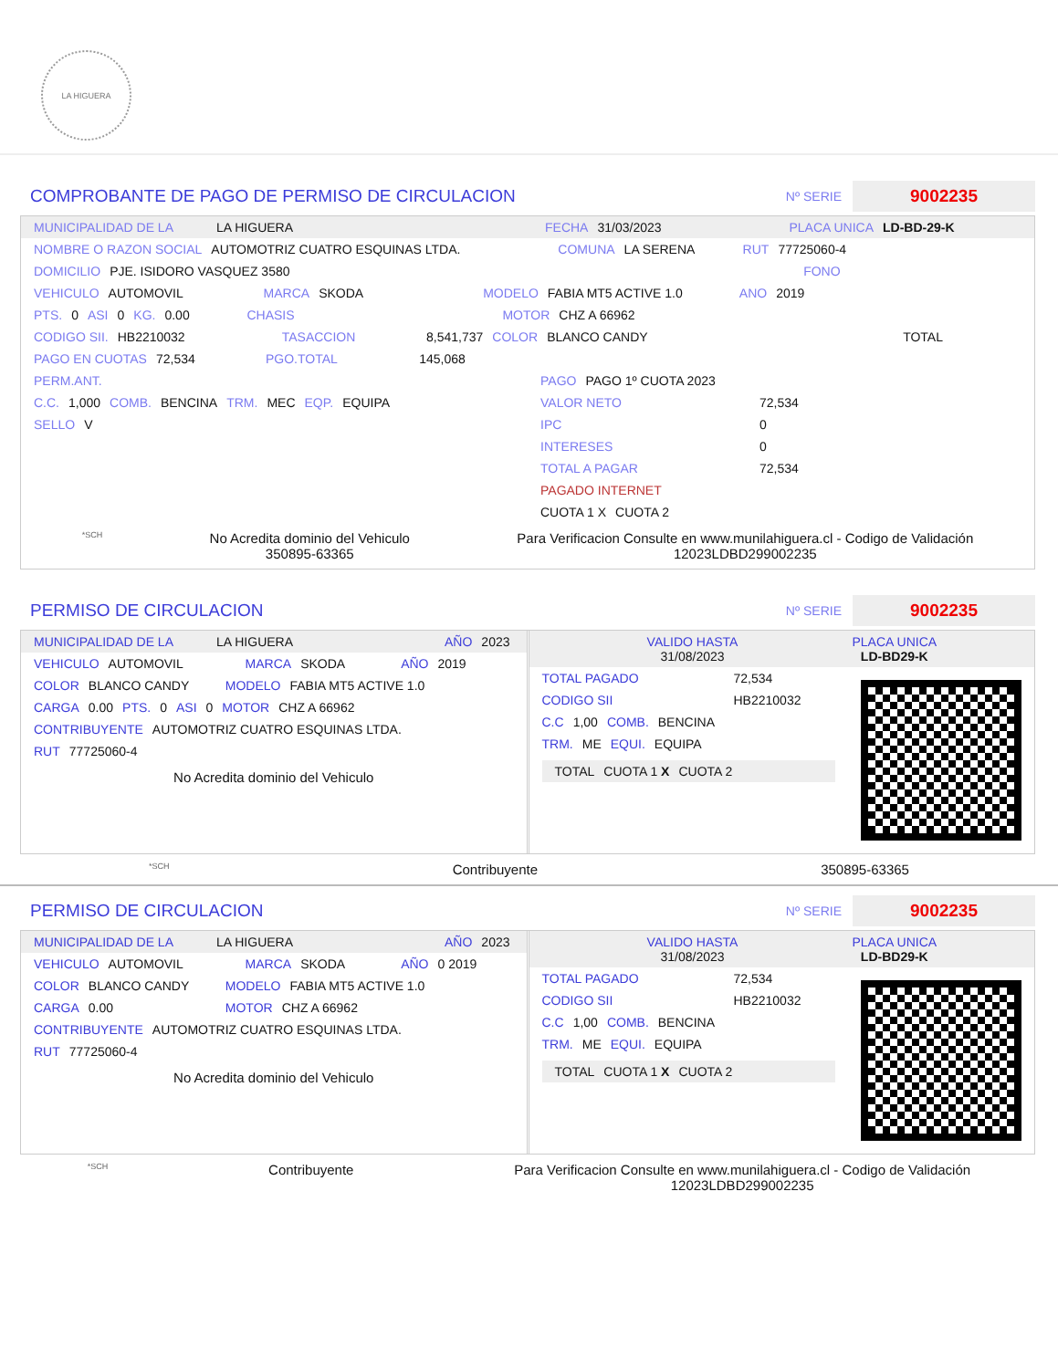LA HIGUERA
COMPROBANTE DE PAGO DE PERMISO DE CIRCULACION
Nº SERIE 9002235
MUNICIPALIDAD DE LA LA HIGUERA FECHA 31/03/2023 PLACA UNICA LD-BD-29-K
NOMBRE O RAZON SOCIAL AUTOMOTRIZ CUATRO ESQUINAS LTDA. COMUNA LA SERENA RUT 77725060-4
DOMICILIO PJE. ISIDORO VASQUEZ 3580 FONO
VEHICULO AUTOMOVIL MARCA SKODA MODELO FABIA MT5 ACTIVE 1.0 ANO 2019
PTS. 0 ASI 0 KG. 0.00 CHASIS MOTOR CHZ A 66962
CODIGO SII. HB2210032 TASACCION 8,541,737 COLOR BLANCO CANDY TOTAL
PAGO EN CUOTAS 72,534 PGO.TOTAL 145,068
PERM.ANT.
C.C. 1,000 COMB. BENCINA TRM. MEC EQP. EQUIPA
SELLO V
PAGO PAGO 1º CUOTA 2023
VALOR NETO 72,534
IPC 0
INTERESES 0
TOTAL A PAGAR 72,534
PAGADO INTERNET
CUOTA 1 X CUOTA 2
*SCH No Acredita dominio del Vehiculo
350895-63365 Para Verificacion Consulte en www.munilahiguera.cl - Codigo de Validación
12023LDBD299002235
PERMISO DE CIRCULACION
Nº SERIE 9002235
MUNICIPALIDAD DE LA LA HIGUERA AÑO 2023
VEHICULO AUTOMOVIL MARCA SKODA AÑO 2019
COLOR BLANCO CANDY MODELO FABIA MT5 ACTIVE 1.0
CARGA 0.00 PTS. 0 ASI 0 MOTOR CHZ A 66962
CONTRIBUYENTE AUTOMOTRIZ CUATRO ESQUINAS LTDA.
RUT 77725060-4
No Acredita dominio del Vehiculo
VALIDO HASTA
31/08/2023 PLACA UNICA
LD-BD29-K
TOTAL PAGADO 72,534
CODIGO SII HB2210032
C.C 1,00 COMB. BENCINA
TRM. ME EQUI. EQUIPA
TOTAL CUOTA 1 X CUOTA 2
*SCH Contribuyente 350895-63365
PERMISO DE CIRCULACION
Nº SERIE 9002235
MUNICIPALIDAD DE LA LA HIGUERA AÑO 2023
VEHICULO AUTOMOVIL MARCA SKODA AÑO 0 2019
COLOR BLANCO CANDY MODELO FABIA MT5 ACTIVE 1.0
CARGA 0.00 MOTOR CHZ A 66962
CONTRIBUYENTE AUTOMOTRIZ CUATRO ESQUINAS LTDA.
RUT 77725060-4
No Acredita dominio del Vehiculo
VALIDO HASTA
31/08/2023 PLACA UNICA
LD-BD29-K
TOTAL PAGADO 72,534
CODIGO SII HB2210032
C.C 1,00 COMB. BENCINA
TRM. ME EQUI. EQUIPA
TOTAL CUOTA 1 X CUOTA 2
*SCH Contribuyente Para Verificacion Consulte en www.munilahiguera.cl - Codigo de Validación
12023LDBD299002235